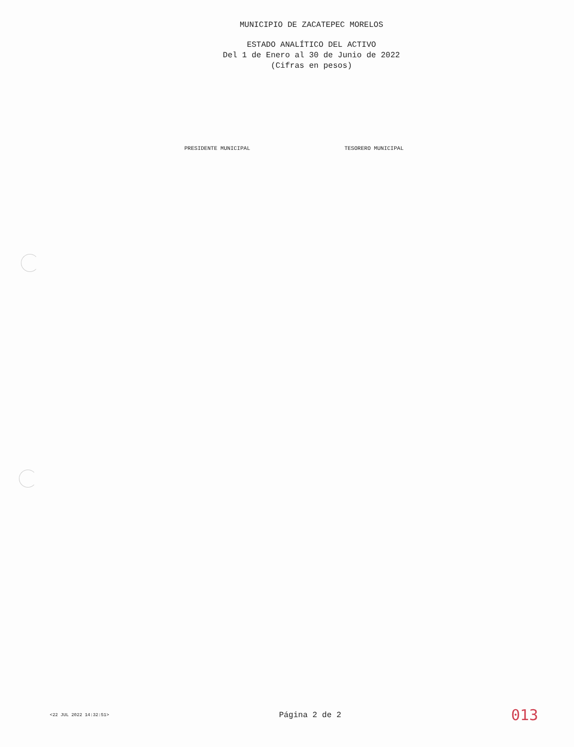MUNICIPIO DE ZACATEPEC MORELOS
ESTADO ANALÍTICO DEL ACTIVO
Del 1 de Enero al 30 de Junio de 2022
(Cifras en pesos)
PRESIDENTE MUNICIPAL TESORERO MUNICIPAL
<22 JUL 2022 14:32:51> Página 2 de 2 013